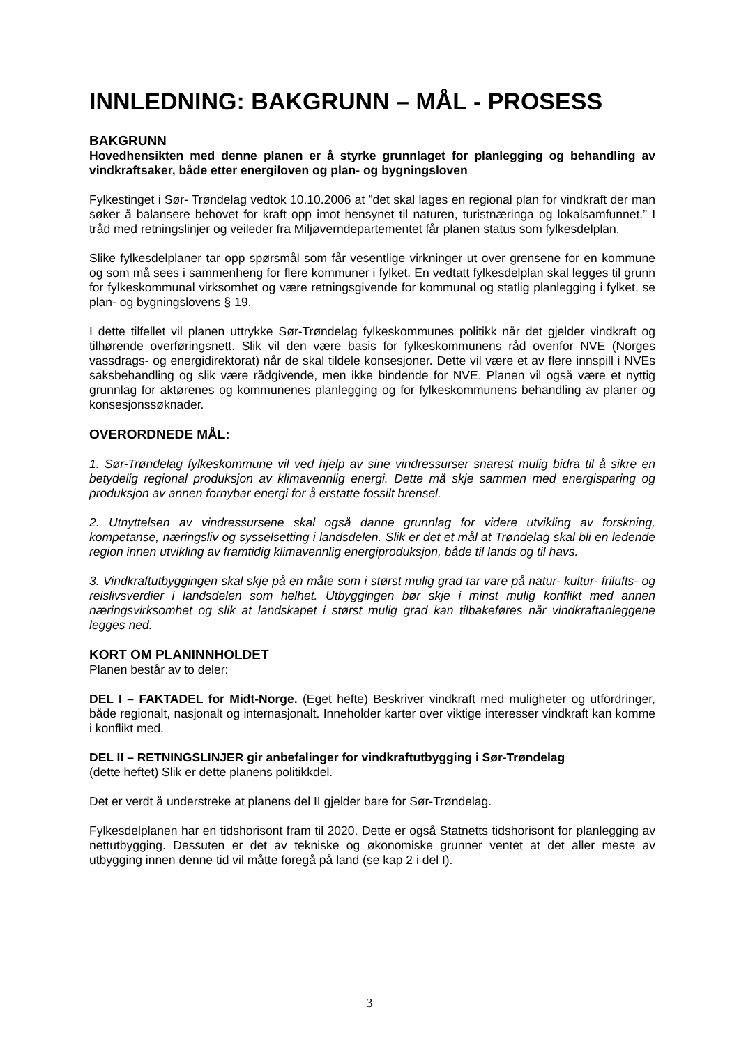INNLEDNING: BAKGRUNN – MÅL - PROSESS
BAKGRUNN
Hovedhensikten med denne planen er å styrke grunnlaget for planlegging og behandling av vindkraftsaker, både etter energiloven og plan- og bygningsloven
Fylkestinget i Sør- Trøndelag vedtok 10.10.2006 at ”det skal lages en regional plan for vindkraft der man søker å balansere behovet for kraft opp imot hensynet til naturen, turistnæringa og lokalsamfunnet.” I tråd med retningslinjer og veileder fra Miljøverndepartementet får planen status som fylkesdelplan.
Slike fylkesdelplaner tar opp spørsmål som får vesentlige virkninger ut over grensene for en kommune og som må sees i sammenheng for flere kommuner i fylket. En vedtatt fylkesdelplan skal legges til grunn for fylkeskommunal virksomhet og være retningsgivende for kommunal og statlig planlegging i fylket, se plan- og bygningslovens § 19.
I dette tilfellet vil planen uttrykke Sør-Trøndelag fylkeskommunes politikk når det gjelder vindkraft og tilhørende overføringsnett. Slik vil den være basis for fylkeskommunens råd ovenfor NVE (Norges vassdrags- og energidirektorat) når de skal tildele konsesjoner. Dette vil være et av flere innspill i NVEs saksbehandling og slik være rådgivende, men ikke bindende for NVE. Planen vil også være et nyttig grunnlag for aktørenes og kommunenes planlegging og for fylkeskommunens behandling av planer og konsesjonssøknader.
OVERORDNEDE MÅL:
1. Sør-Trøndelag fylkeskommune vil ved hjelp av sine vindressurser snarest mulig bidra til å sikre en betydelig regional produksjon av klimavennlig energi. Dette må skje sammen med energisparing og produksjon av annen fornybar energi for å erstatte fossilt brensel.
2. Utnyttelsen av vindressursene skal også danne grunnlag for videre utvikling av forskning, kompetanse, næringsliv og sysselsetting i landsdelen. Slik er det et mål at Trøndelag skal bli en ledende region innen utvikling av framtidig klimavennlig energiproduksjon, både til lands og til havs.
3. Vindkraftutbyggingen skal skje på en måte som i størst mulig grad tar vare på natur- kultur- frilufts- og reislivsverdier i landsdelen som helhet. Utbyggingen bør skje i minst mulig konflikt med annen næringsvirksomhet og slik at landskapet i størst mulig grad kan tilbakeføres når vindkraftanleggene legges ned.
KORT OM PLANINNHOLDET
Planen består av to deler:
DEL I – FAKTADEL for Midt-Norge. (Eget hefte) Beskriver vindkraft med muligheter og utfordringer, både regionalt, nasjonalt og internasjonalt. Inneholder karter over viktige interesser vindkraft kan komme i konflikt med.
DEL II – RETNINGSLINJER gir anbefalinger for vindkraftutbygging i Sør-Trøndelag
(dette heftet) Slik er dette planens politikkdel.
Det er verdt å understreke at planens del II gjelder bare for Sør-Trøndelag.
Fylkesdelplanen har en tidshorisont fram til 2020. Dette er også Statnetts tidshorisont for planlegging av nettutbygging. Dessuten er det av tekniske og økonomiske grunner ventet at det aller meste av utbygging innen denne tid vil måtte foregå på land (se kap 2 i del I).
3